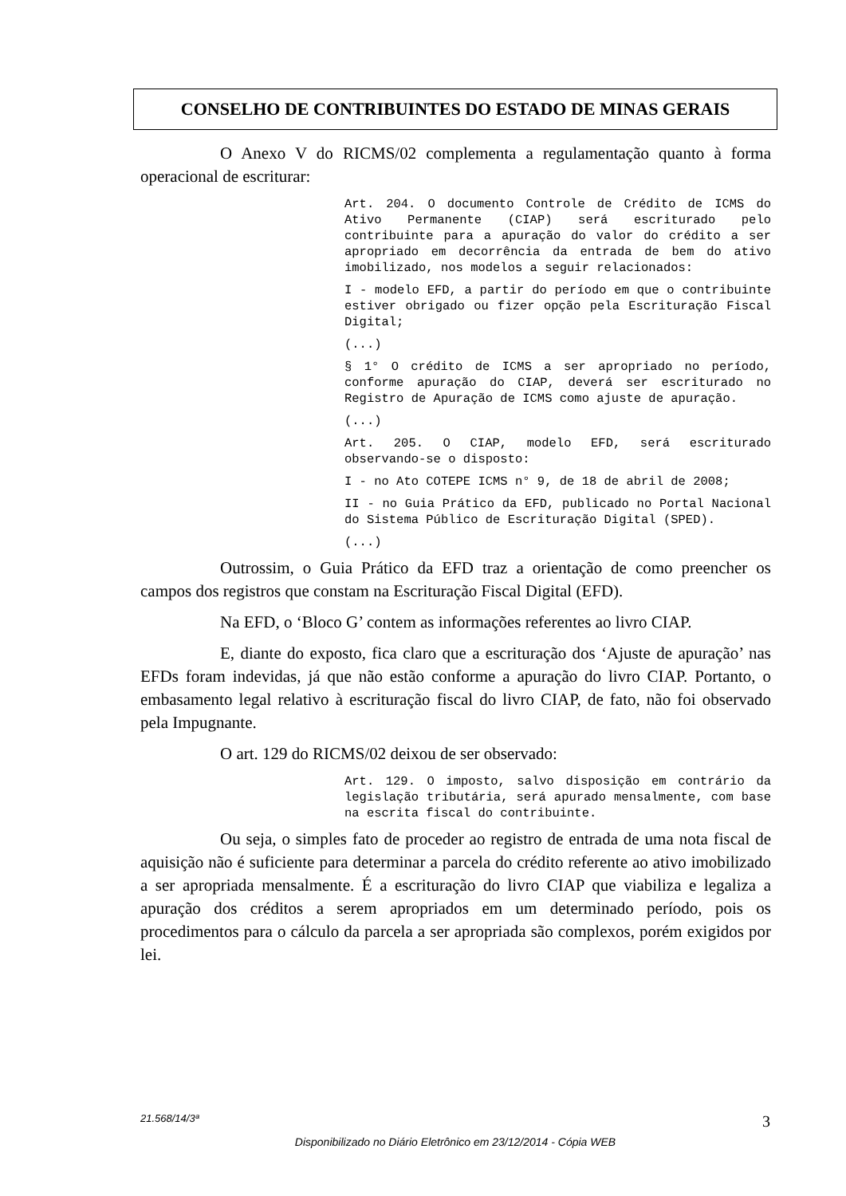CONSELHO DE CONTRIBUINTES DO ESTADO DE MINAS GERAIS
O Anexo V do RICMS/02 complementa a regulamentação quanto à forma operacional de escriturar:
Art. 204. O documento Controle de Crédito de ICMS do Ativo Permanente (CIAP) será escriturado pelo contribuinte para a apuração do valor do crédito a ser apropriado em decorrência da entrada de bem do ativo imobilizado, nos modelos a seguir relacionados:
I - modelo EFD, a partir do período em que o contribuinte estiver obrigado ou fizer opção pela Escrituração Fiscal Digital;
(...)
§ 1° O crédito de ICMS a ser apropriado no período, conforme apuração do CIAP, deverá ser escriturado no Registro de Apuração de ICMS como ajuste de apuração.
(...)
Art. 205. O CIAP, modelo EFD, será escriturado observando-se o disposto:
I - no Ato COTEPE ICMS n° 9, de 18 de abril de 2008;
II - no Guia Prático da EFD, publicado no Portal Nacional do Sistema Público de Escrituração Digital (SPED).
(...)
Outrossim, o Guia Prático da EFD traz a orientação de como preencher os campos dos registros que constam na Escrituração Fiscal Digital (EFD).
Na EFD, o ‘Bloco G’ contem as informações referentes ao livro CIAP.
E, diante do exposto, fica claro que a escrituração dos ‘Ajuste de apuração’ nas EFDs foram indevidas, já que não estão conforme a apuração do livro CIAP. Portanto, o embasamento legal relativo à escrituração fiscal do livro CIAP, de fato, não foi observado pela Impugnante.
O art. 129 do RICMS/02 deixou de ser observado:
Art. 129. O imposto, salvo disposição em contrário da legislação tributária, será apurado mensalmente, com base na escrita fiscal do contribuinte.
Ou seja, o simples fato de proceder ao registro de entrada de uma nota fiscal de aquisição não é suficiente para determinar a parcela do crédito referente ao ativo imobilizado a ser apropriada mensalmente. É a escrituração do livro CIAP que viabiliza e legaliza a apuração dos créditos a serem apropriados em um determinado período, pois os procedimentos para o cálculo da parcela a ser apropriada são complexos, porém exigidos por lei.
21.568/14/3ª 3
Disponibilizado no Diário Eletrônico em 23/12/2014 - Cópia WEB